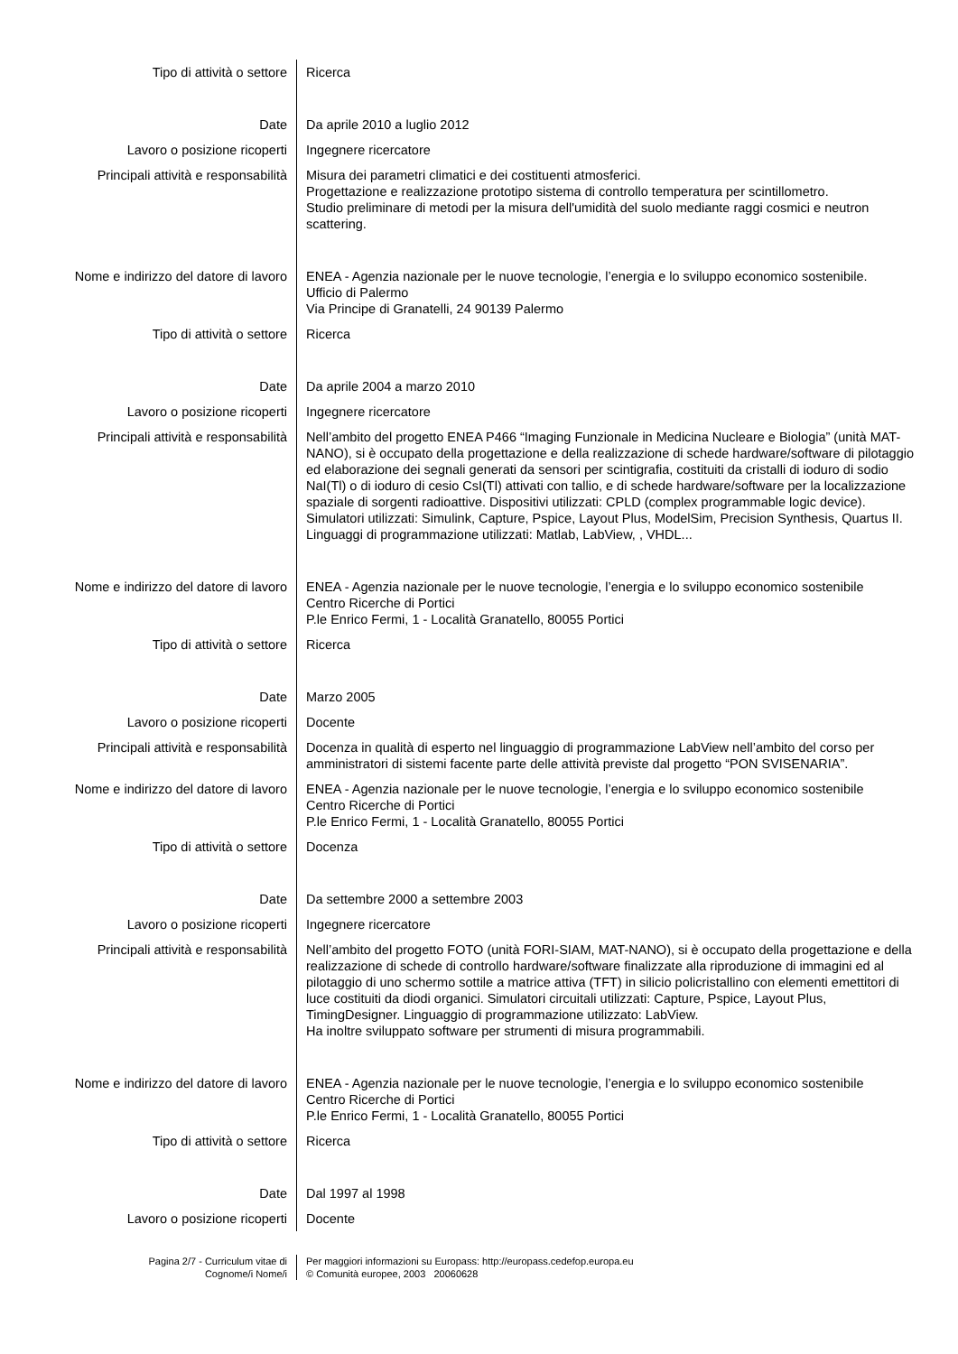| Tipo di attività o settore | Ricerca |
| Date | Da aprile 2010 a luglio 2012 |
| Lavoro o posizione ricoperti | Ingegnere ricercatore |
| Principali attività e responsabilità | Misura dei parametri climatici e dei costituenti atmosferici. Progettazione e realizzazione prototipo sistema di controllo temperatura per scintillometro. Studio preliminare di metodi per la misura dell'umidità del suolo mediante raggi cosmici e neutron scattering. |
| Nome e indirizzo del datore di lavoro | ENEA - Agenzia nazionale per le nuove tecnologie, l’energia e lo sviluppo economico sostenibile. Ufficio di Palermo Via Principe di Granatelli, 24 90139 Palermo |
| Tipo di attività o settore | Ricerca |
| Date | Da aprile 2004 a marzo 2010 |
| Lavoro o posizione ricoperti | Ingegnere ricercatore |
| Principali attività e responsabilità | Nell’ambito del progetto ENEA P466 “Imaging Funzionale in Medicina Nucleare e Biologia” (unità MAT-NANO), si è occupato della progettazione e della realizzazione di schede hardware/software di pilotaggio ed elaborazione dei segnali generati da sensori per scintigrafia, costituiti da cristalli di ioduro di sodio NaI(Tl) o di ioduro di cesio CsI(Tl) attivati con tallio, e di schede hardware/software per la localizzazione spaziale di sorgenti radioattive. Dispositivi utilizzati: CPLD (complex programmable logic device). Simulatori utilizzati: Simulink, Capture, Pspice, Layout Plus, ModelSim, Precision Synthesis, Quartus II. Linguaggi di programmazione utilizzati: Matlab, LabView, , VHDL... |
| Nome e indirizzo del datore di lavoro | ENEA - Agenzia nazionale per le nuove tecnologie, l’energia e lo sviluppo economico sostenibile Centro Ricerche di Portici P.le Enrico Fermi, 1 - Località Granatello, 80055 Portici |
| Tipo di attività o settore | Ricerca |
| Date | Marzo 2005 |
| Lavoro o posizione ricoperti | Docente |
| Principali attività e responsabilità | Docenza in qualità di esperto nel linguaggio di programmazione LabView nell’ambito del corso per amministratori di sistemi facente parte delle attività previste dal progetto “PON SVISENARIA”. |
| Nome e indirizzo del datore di lavoro | ENEA - Agenzia nazionale per le nuove tecnologie, l’energia e lo sviluppo economico sostenibile Centro Ricerche di Portici P.le Enrico Fermi, 1 - Località Granatello, 80055 Portici |
| Tipo di attività o settore | Docenza |
| Date | Da settembre 2000 a settembre 2003 |
| Lavoro o posizione ricoperti | Ingegnere ricercatore |
| Principali attività e responsabilità | Nell’ambito del progetto FOTO (unità FORI-SIAM, MAT-NANO), si è occupato della progettazione e della realizzazione di schede di controllo hardware/software finalizzate alla riproduzione di immagini ed al pilotaggio di uno schermo sottile a matrice attiva (TFT) in silicio policristallino con elementi emettitori di luce costituiti da diodi organici. Simulatori circuitali utilizzati: Capture, Pspice, Layout Plus, TimingDesigner. Linguaggio di programmazione utilizzato: LabView. Ha inoltre sviluppato software per strumenti di misura programmabili. |
| Nome e indirizzo del datore di lavoro | ENEA - Agenzia nazionale per le nuove tecnologie, l’energia e lo sviluppo economico sostenibile Centro Ricerche di Portici P.le Enrico Fermi, 1 - Località Granatello, 80055 Portici |
| Tipo di attività o settore | Ricerca |
| Date | Dal 1997 al 1998 |
| Lavoro o posizione ricoperti | Docente |
| Pagina 2/7 - Curriculum vitae di Cognome/i Nome/i | Per maggiori informazioni su Europass: http://europass.cedefop.europa.eu © Comunità europee, 2003 20060628 |